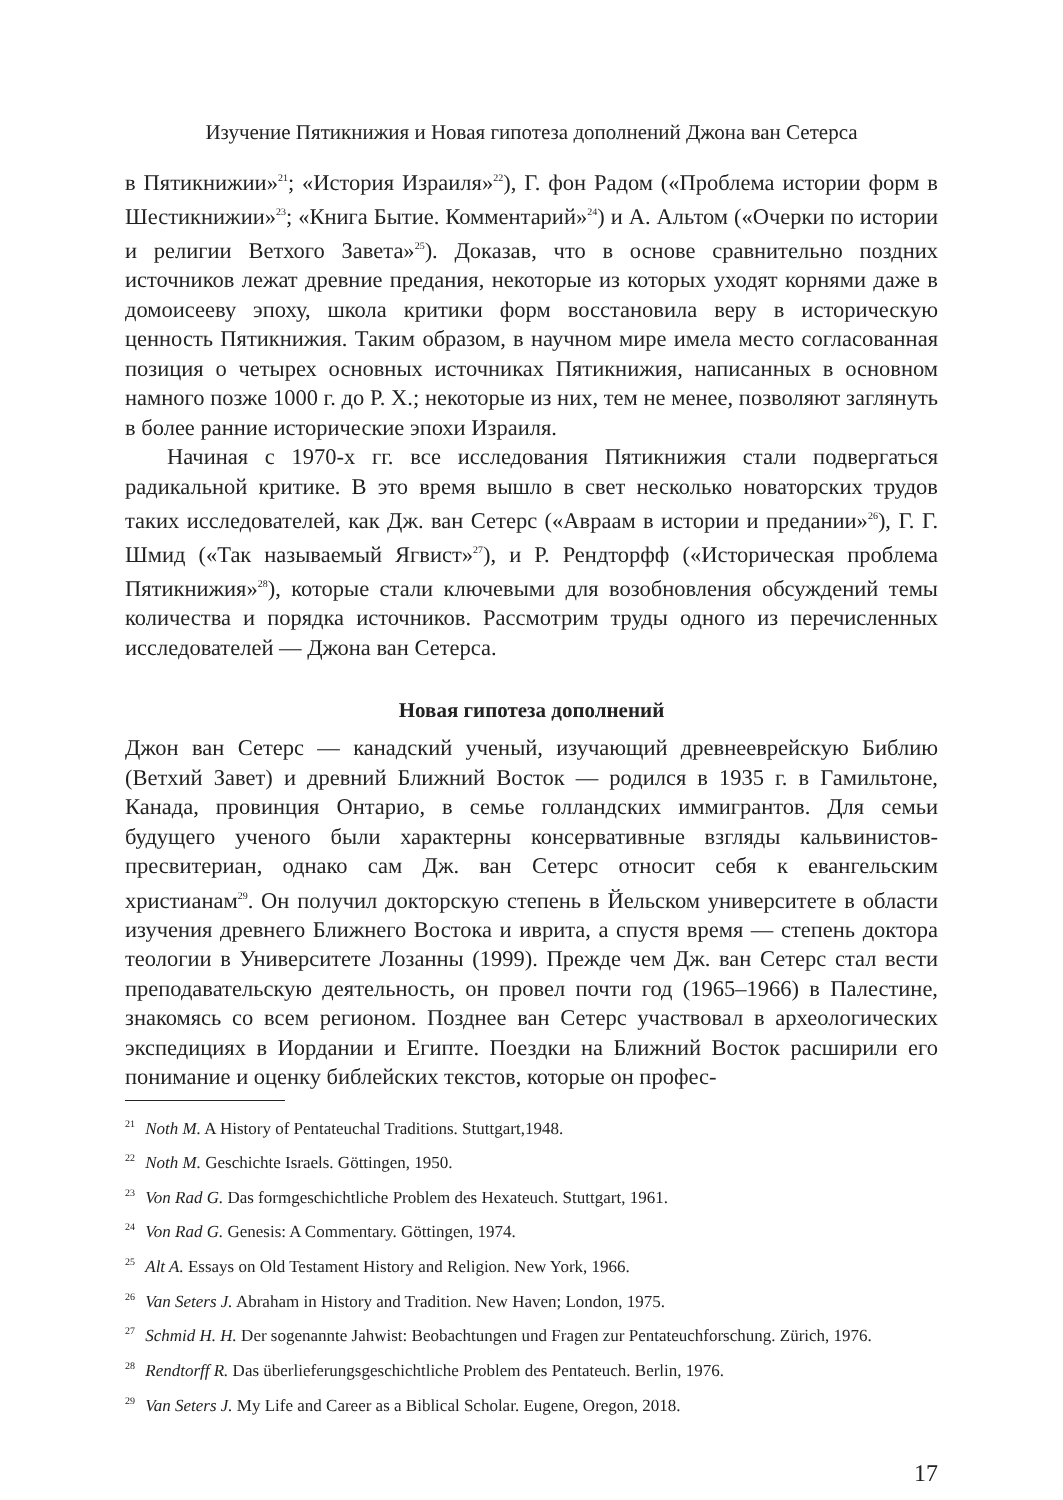Изучение Пятикнижия и Новая гипотеза дополнений Джона ван Сетерса
в Пятикнижии»<sup>21</sup>; «История Израиля»<sup>22</sup>), Г. фон Радом («Проблема истории форм в Шестикнижии»<sup>23</sup>; «Книга Бытие. Комментарий»<sup>24</sup>) и А. Альтом («Очерки по истории и религии Ветхого Завета»<sup>25</sup>). Доказав, что в основе сравнительно поздних источников лежат древние предания, некоторые из которых уходят корнями даже в домоисееву эпоху, школа критики форм восстановила веру в историческую ценность Пятикнижия. Таким образом, в научном мире имела место согласованная позиция о четырех основных источниках Пятикнижия, написанных в основном намного позже 1000 г. до Р. Х.; некоторые из них, тем не менее, позволяют заглянуть в более ранние исторические эпохи Израиля.
Начиная с 1970-х гг. все исследования Пятикнижия стали подвергаться радикальной критике. В это время вышло в свет несколько новаторских трудов таких исследователей, как Дж. ван Сетерс («Авраам в истории и предании»<sup>26</sup>), Г. Г. Шмид («Так называемый Ягвист»<sup>27</sup>), и Р. Рендторфф («Историческая проблема Пятикнижия»<sup>28</sup>), которые стали ключевыми для возобновления обсуждений темы количества и порядка источников. Рассмотрим труды одного из перечисленных исследователей — Джона ван Сетерса.
Новая гипотеза дополнений
Джон ван Сетерс — канадский ученый, изучающий древнееврейскую Библию (Ветхий Завет) и древний Ближний Восток — родился в 1935 г. в Гамильтоне, Канада, провинция Онтарио, в семье голландских иммигрантов. Для семьи будущего ученого были характерны консервативные взгляды кальвинистов-пресвитериан, однако сам Дж. ван Сетерс относит себя к евангельским христианам<sup>29</sup>. Он получил докторскую степень в Йельском университете в области изучения древнего Ближнего Востока и иврита, а спустя время — степень доктора теологии в Университете Лозанны (1999). Прежде чем Дж. ван Сетерс стал вести преподавательскую деятельность, он провел почти год (1965–1966) в Палестине, знакомясь со всем регионом. Позднее ван Сетерс участвовал в археологических экспедициях в Иордании и Египте. Поездки на Ближний Восток расширили его понимание и оценку библейских текстов, которые он профес-
<sup>21</sup> Noth M. A History of Pentateuchal Traditions. Stuttgart,1948.
<sup>22</sup> Noth M. Geschichte Israels. Göttingen, 1950.
<sup>23</sup> Von Rad G. Das formgeschichtliche Problem des Hexateuch. Stuttgart, 1961.
<sup>24</sup> Von Rad G. Genesis: A Commentary. Göttingen, 1974.
<sup>25</sup> Alt A. Essays on Old Testament History and Religion. New York, 1966.
<sup>26</sup> Van Seters J. Abraham in History and Tradition. New Haven; London, 1975.
<sup>27</sup> Schmid H. H. Der sogenannte Jahwist: Beobachtungen und Fragen zur Pentateuchforschung. Zürich, 1976.
<sup>28</sup> Rendtorff R. Das überlieferungsgeschichtliche Problem des Pentateuch. Berlin, 1976.
<sup>29</sup> Van Seters J. My Life and Career as a Biblical Scholar. Eugene, Oregon, 2018.
17